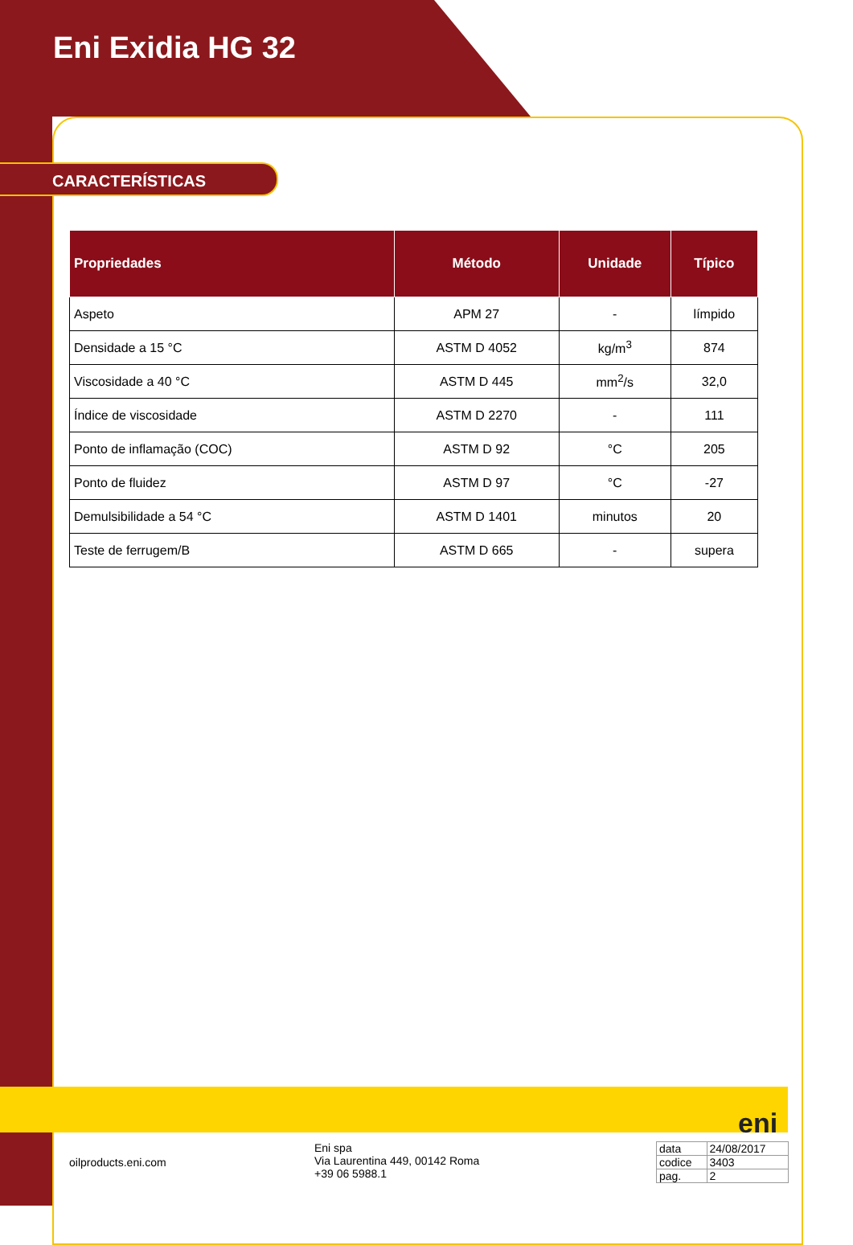Eni Exidia HG 32
CARACTERÍSTICAS
| Propriedades | Método | Unidade | Típico |
| --- | --- | --- | --- |
| Aspeto | APM 27 | - | límpido |
| Densidade a 15 °C | ASTM D 4052 | kg/m<sup>3</sup> | 874 |
| Viscosidade a 40 °C | ASTM D 445 | mm<sup>2</sup>/s | 32,0 |
| Índice de viscosidade | ASTM D 2270 | - | 111 |
| Ponto de inflamação (COC) | ASTM D 92 | °C | 205 |
| Ponto de fluidez | ASTM D 97 | °C | -27 |
| Demulsibilidade a 54 °C | ASTM D 1401 | minutos | 20 |
| Teste de ferrugem/B | ASTM D 665 | - | supera |
eni
oilproducts.eni.com
Eni spa
Via Laurentina 449, 00142 Roma
+39 06 5988.1
| data | 24/08/2017 |
| codice | 3403 |
| pag. | 2 |